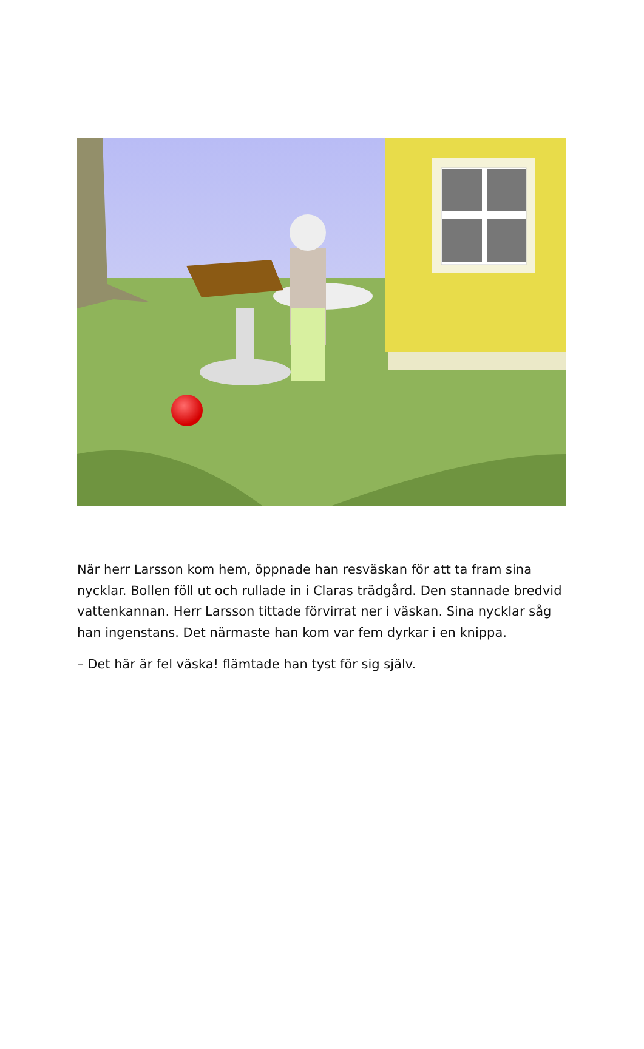När herr Larsson kom hem, öppnade han resväskan för att ta fram sina nycklar. Bollen föll ut och rullade in i Claras trädgård. Den stannade bredvid vattenkannan. Herr Larsson tittade förvirrat ner i väskan. Sina nycklar såg han ingenstans. Det närmaste han kom var fem dyrkar i en knippa.
– Det här är fel väska! flämtade han tyst för sig själv.